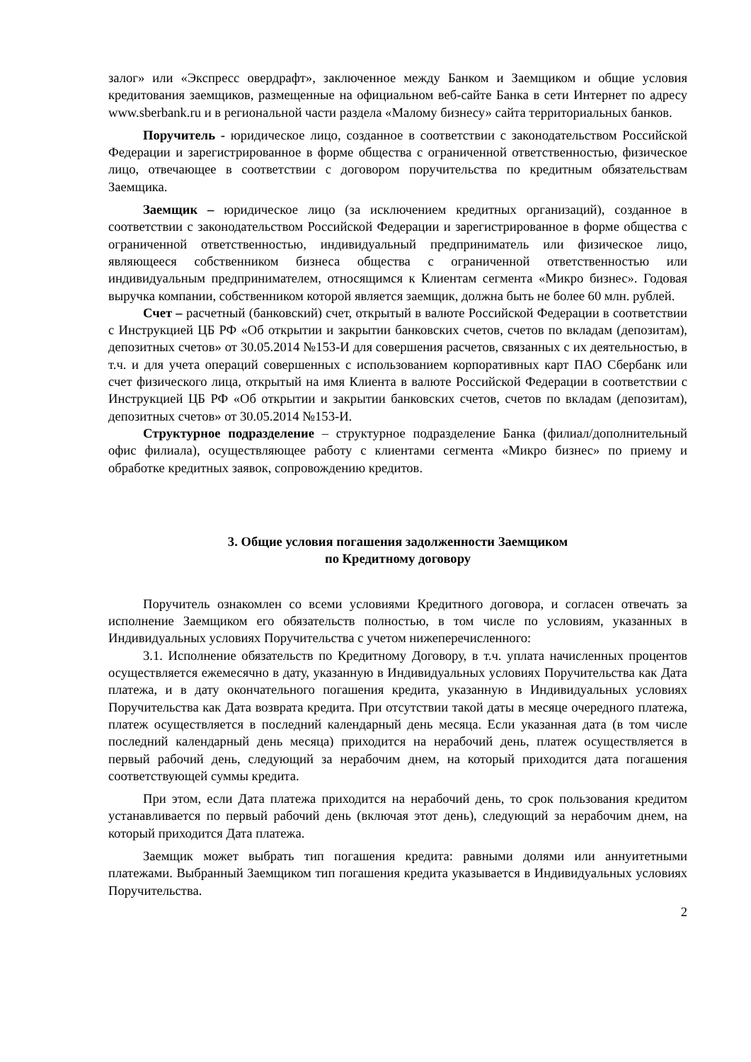залог» или «Экспресс овердрафт», заключенное между Банком и Заемщиком и общие условия кредитования заемщиков, размещенные на официальном веб-сайте Банка в сети Интернет по адресу www.sberbank.ru и в региональной части раздела «Малому бизнесу» сайта территориальных банков.
Поручитель - юридическое лицо, созданное в соответствии с законодательством Российской Федерации и зарегистрированное в форме общества с ограниченной ответственностью, физическое лицо, отвечающее в соответствии с договором поручительства по кредитным обязательствам Заемщика.
Заемщик – юридическое лицо (за исключением кредитных организаций), созданное в соответствии с законодательством Российской Федерации и зарегистрированное в форме общества с ограниченной ответственностью, индивидуальный предприниматель или физическое лицо, являющееся собственником бизнеса общества с ограниченной ответственностью или индивидуальным предпринимателем, относящимся к Клиентам сегмента «Микро бизнес». Годовая выручка компании, собственником которой является заемщик, должна быть не более 60 млн. рублей.
Счет – расчетный (банковский) счет, открытый в валюте Российской Федерации в соответствии с Инструкцией ЦБ РФ «Об открытии и закрытии банковских счетов, счетов по вкладам (депозитам), депозитных счетов» от 30.05.2014 №153-И для совершения расчетов, связанных с их деятельностью, в т.ч. и для учета операций совершенных с использованием корпоративных карт ПАО Сбербанк или счет физического лица, открытый на имя Клиента в валюте Российской Федерации в соответствии с Инструкцией ЦБ РФ «Об открытии и закрытии банковских счетов, счетов по вкладам (депозитам), депозитных счетов» от 30.05.2014 №153-И.
Структурное подразделение – структурное подразделение Банка (филиал/дополнительный офис филиала), осуществляющее работу с клиентами сегмента «Микро бизнес» по приему и обработке кредитных заявок, сопровождению кредитов.
3. Общие условия погашения задолженности Заемщиком
по Кредитному договору
Поручитель ознакомлен со всеми условиями Кредитного договора, и согласен отвечать за исполнение Заемщиком его обязательств полностью, в том числе по условиям, указанных в Индивидуальных условиях Поручительства с учетом нижеперечисленного:
3.1. Исполнение обязательств по Кредитному Договору, в т.ч. уплата начисленных процентов осуществляется ежемесячно в дату, указанную в Индивидуальных условиях Поручительства как Дата платежа, и в дату окончательного погашения кредита, указанную в Индивидуальных условиях Поручительства как Дата возврата кредита. При отсутствии такой даты в месяце очередного платежа, платеж осуществляется в последний календарный день месяца. Если указанная дата (в том числе последний календарный день месяца) приходится на нерабочий день, платеж осуществляется в первый рабочий день, следующий за нерабочим днем, на который приходится дата погашения соответствующей суммы кредита.
При этом, если Дата платежа приходится на нерабочий день, то срок пользования кредитом устанавливается по первый рабочий день (включая этот день), следующий за нерабочим днем, на который приходится Дата платежа.
Заемщик может выбрать тип погашения кредита: равными долями или аннуитетными платежами. Выбранный Заемщиком тип погашения кредита указывается в Индивидуальных условиях Поручительства.
2